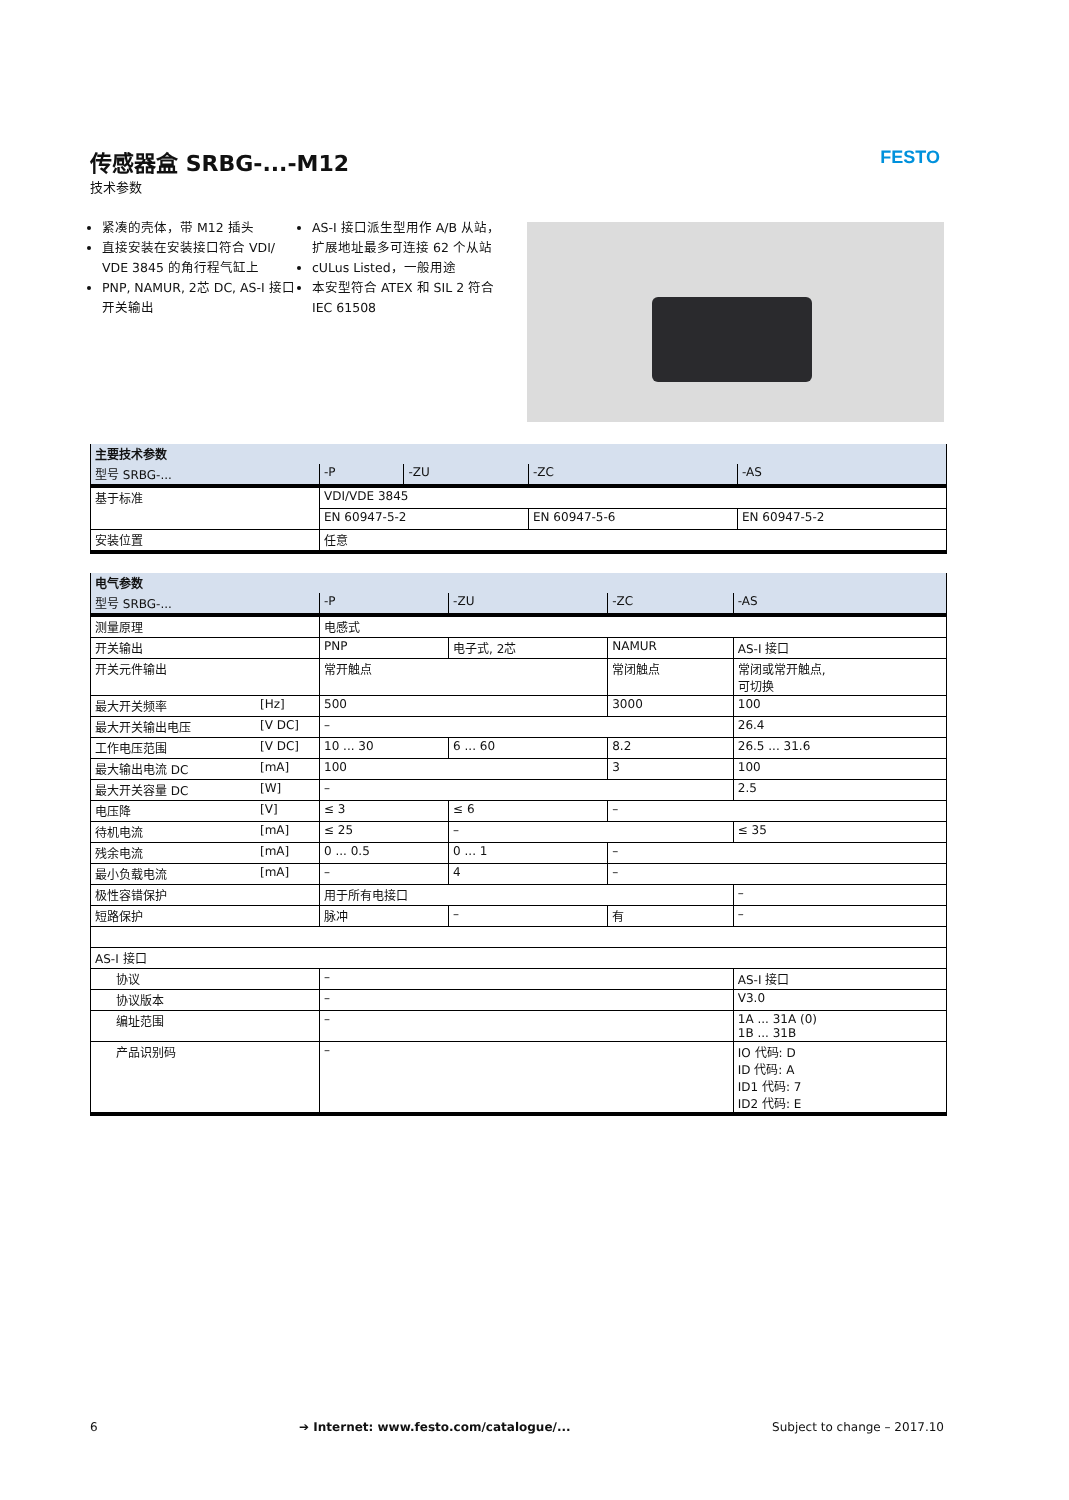传感器盒 SRBG-...-M12
技术参数
FESTO
紧凑的壳体，带 M12 插头
直接安装在安装接口符合 VDI/ VDE 3845 的角行程气缸上
PNP, NAMUR, 2芯 DC, AS-I 接口开关输出
AS-I 接口派生型用作 A/B 从站，扩展地址最多可连接 62 个从站
cULus Listed，一般用途
本安型符合 ATEX 和 SIL 2 符合 IEC 61508
| 主要技术参数 | | | | |
| --- | --- | --- | --- | --- |
| 型号 SRBG-... | -P | -ZU | -ZC | -AS |
| 基于标准 | VDI/VDE 3845 | | | |
| | EN 60947-5-2 | | EN 60947-5-6 | EN 60947-5-2 |
| 安装位置 | 任意 | | | |
| 电气参数 | | | | |
| --- | --- | --- | --- | --- |
| 型号 SRBG-... | -P | -ZU | -ZC | -AS |
| 测量原理 | 电感式 | | | |
| 开关输出 | PNP | 电子式, 2芯 | NAMUR | AS-I 接口 |
| 开关元件输出 | 常开触点 | | 常闭触点 | 常闭或常开触点, 可切换 |
| 最大开关频率 [Hz] | 500 | | 3000 | 100 |
| 最大开关输出电压 [V DC] | – | | | 26.4 |
| 工作电压范围 [V DC] | 10 ... 30 | 6 ... 60 | 8.2 | 26.5 ... 31.6 |
| 最大输出电流 DC [mA] | 100 | | 3 | 100 |
| 最大开关容量 DC [W] | – | | | 2.5 |
| 电压降 [V] | ≤ 3 | ≤ 6 | – | |
| 待机电流 [mA] | ≤ 25 | – | | ≤ 35 |
| 残余电流 [mA] | 0 ... 0.5 | 0 ... 1 | – | |
| 最小负载电流 [mA] | – | 4 | – | |
| 极性容错保护 | 用于所有电接口 | | | – |
| 短路保护 | 脉冲 | – | 有 | – |
| AS-I 接口 | | | | |
| 协议 | – | | | AS-I 接口 |
| 协议版本 | – | | | V3.0 |
| 编址范围 | – | | | 1A ... 31A (0) 1B ... 31B |
| 产品识别码 | – | | | IO 代码: D ID 代码: A ID1 代码: 7 ID2 代码: E |
6 ➔ Internet: www.festo.com/catalogue/... Subject to change – 2017.10